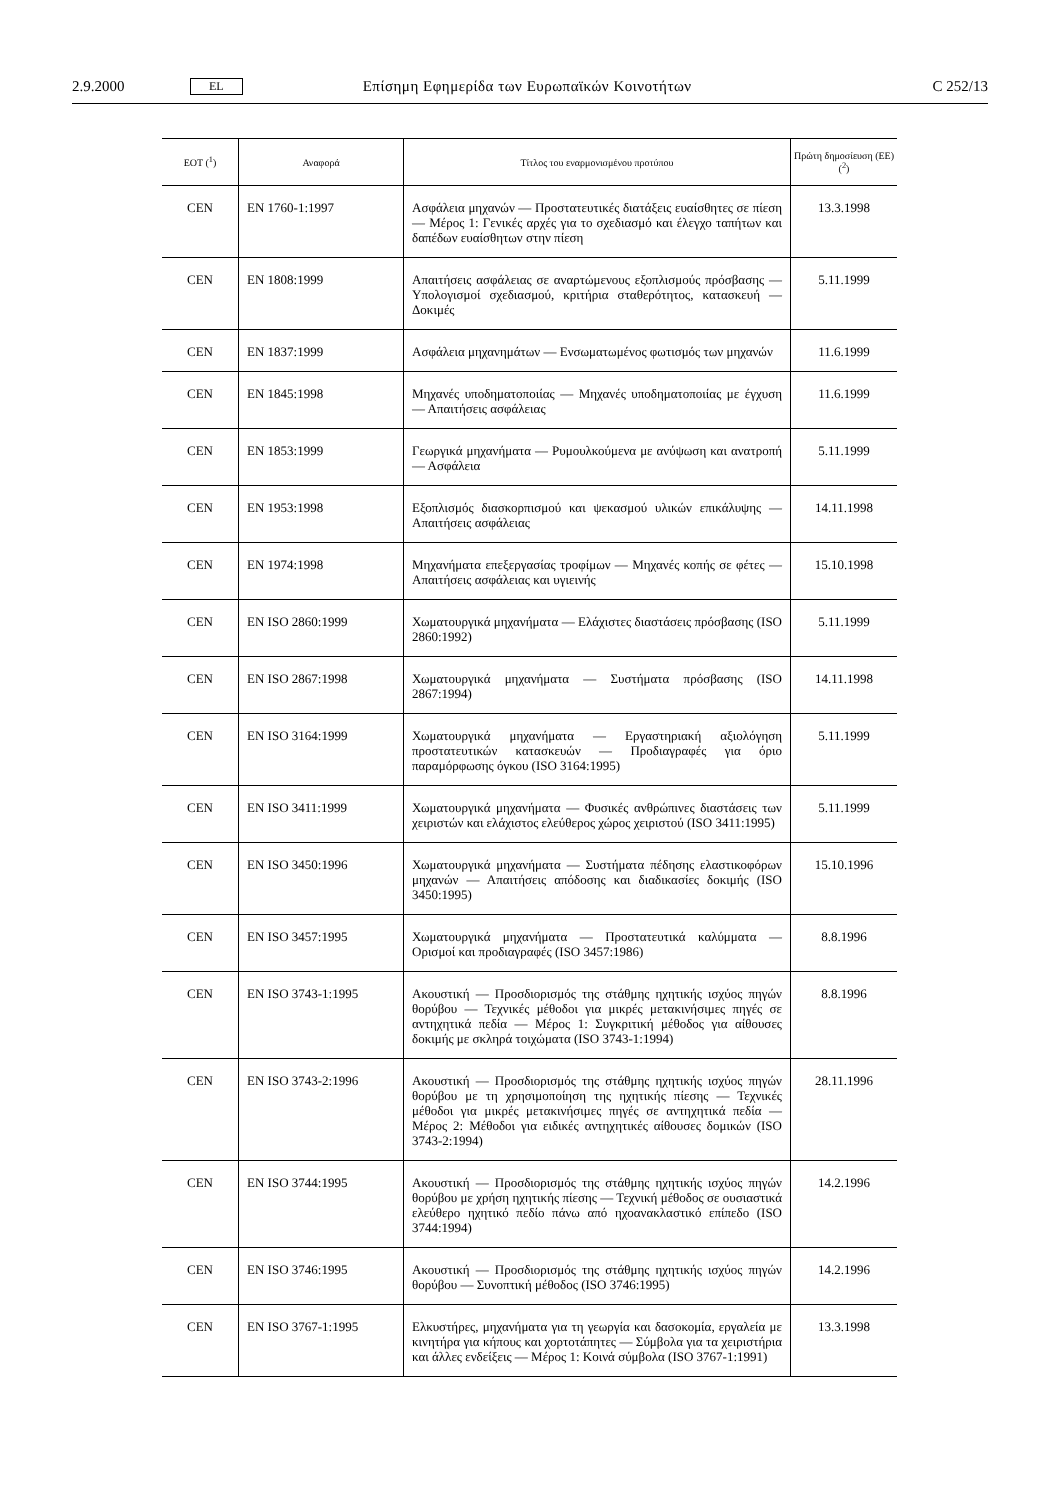2.9.2000 EL Επίσημη Εφημερίδα των Ευρωπαϊκών Κοινοτήτων C 252/13
| ΕΟΤ (<sup>1</sup>) | Αναφορά | Τίτλος του εναρμονισμένου προτύπου | Πρώτη δημοσίευση (ΕΕ) (<sup>2</sup>) |
| --- | --- | --- | --- |
| CEN | EN 1760-1:1997 | Ασφάλεια μηχανών — Προστατευτικές διατάξεις ευαίσθητες σε πίεση — Μέρος 1: Γενικές αρχές για το σχεδιασμό και έλεγχο ταπήτων και δαπέδων ευαίσθητων στην πίεση | 13.3.1998 |
| CEN | EN 1808:1999 | Απαιτήσεις ασφάλειας σε αναρτώμενους εξοπλισμούς πρόσβασης — Υπολογισμοί σχεδιασμού, κριτήρια σταθερότητος, κατασκευή — Δοκιμές | 5.11.1999 |
| CEN | EN 1837:1999 | Ασφάλεια μηχανημάτων — Ενσωματωμένος φωτισμός των μηχανών | 11.6.1999 |
| CEN | EN 1845:1998 | Μηχανές υποδηματοποιίας — Μηχανές υποδηματοποιίας με έγχυση — Απαιτήσεις ασφάλειας | 11.6.1999 |
| CEN | EN 1853:1999 | Γεωργικά μηχανήματα — Ρυμουλκούμενα με ανύψωση και ανατροπή — Ασφάλεια | 5.11.1999 |
| CEN | EN 1953:1998 | Εξοπλισμός διασκορπισμού και ψεκασμού υλικών επικάλυψης — Απαιτήσεις ασφάλειας | 14.11.1998 |
| CEN | EN 1974:1998 | Μηχανήματα επεξεργασίας τροφίμων — Μηχανές κοπής σε φέτες — Απαιτήσεις ασφάλειας και υγιεινής | 15.10.1998 |
| CEN | EN ISO 2860:1999 | Χωματουργικά μηχανήματα — Ελάχιστες διαστάσεις πρόσβασης (ISO 2860:1992) | 5.11.1999 |
| CEN | EN ISO 2867:1998 | Χωματουργικά μηχανήματα — Συστήματα πρόσβασης (ISO 2867:1994) | 14.11.1998 |
| CEN | EN ISO 3164:1999 | Χωματουργικά μηχανήματα — Εργαστηριακή αξιολόγηση προστατευτικών κατασκευών — Προδιαγραφές για όριο παραμόρφωσης όγκου (ISO 3164:1995) | 5.11.1999 |
| CEN | EN ISO 3411:1999 | Χωματουργικά μηχανήματα — Φυσικές ανθρώπινες διαστάσεις των χειριστών και ελάχιστος ελεύθερος χώρος χειριστού (ISO 3411:1995) | 5.11.1999 |
| CEN | EN ISO 3450:1996 | Χωματουργικά μηχανήματα — Συστήματα πέδησης ελαστικοφόρων μηχανών — Απαιτήσεις απόδοσης και διαδικασίες δοκιμής (ISO 3450:1995) | 15.10.1996 |
| CEN | EN ISO 3457:1995 | Χωματουργικά μηχανήματα — Προστατευτικά καλύμματα — Ορισμοί και προδιαγραφές (ISO 3457:1986) | 8.8.1996 |
| CEN | EN ISO 3743-1:1995 | Ακουστική — Προσδιορισμός της στάθμης ηχητικής ισχύος πηγών θορύβου — Τεχνικές μέθοδοι για μικρές μετακινήσιμες πηγές σε αντηχητικά πεδία — Μέρος 1: Συγκριτική μέθοδος για αίθουσες δοκιμής με σκληρά τοιχώματα (ISO 3743-1:1994) | 8.8.1996 |
| CEN | EN ISO 3743-2:1996 | Ακουστική — Προσδιορισμός της στάθμης ηχητικής ισχύος πηγών θορύβου με τη χρησιμοποίηση της ηχητικής πίεσης — Τεχνικές μέθοδοι για μικρές μετακινήσιμες πηγές σε αντηχητικά πεδία — Μέρος 2: Μέθοδοι για ειδικές αντηχητικές αίθουσες δομικών (ISO 3743-2:1994) | 28.11.1996 |
| CEN | EN ISO 3744:1995 | Ακουστική — Προσδιορισμός της στάθμης ηχητικής ισχύος πηγών θορύβου με χρήση ηχητικής πίεσης — Τεχνική μέθοδος σε ουσιαστικά ελεύθερο ηχητικό πεδίο πάνω από ηχοανακλαστικό επίπεδο (ISO 3744:1994) | 14.2.1996 |
| CEN | EN ISO 3746:1995 | Ακουστική — Προσδιορισμός της στάθμης ηχητικής ισχύος πηγών θορύβου — Συνοπτική μέθοδος (ISO 3746:1995) | 14.2.1996 |
| CEN | EN ISO 3767-1:1995 | Ελκυστήρες, μηχανήματα για τη γεωργία και δασοκομία, εργαλεία με κινητήρα για κήπους και χορτοτάπητες — Σύμβολα για τα χειριστήρια και άλλες ενδείξεις — Μέρος 1: Κοινά σύμβολα (ISO 3767-1:1991) | 13.3.1998 |